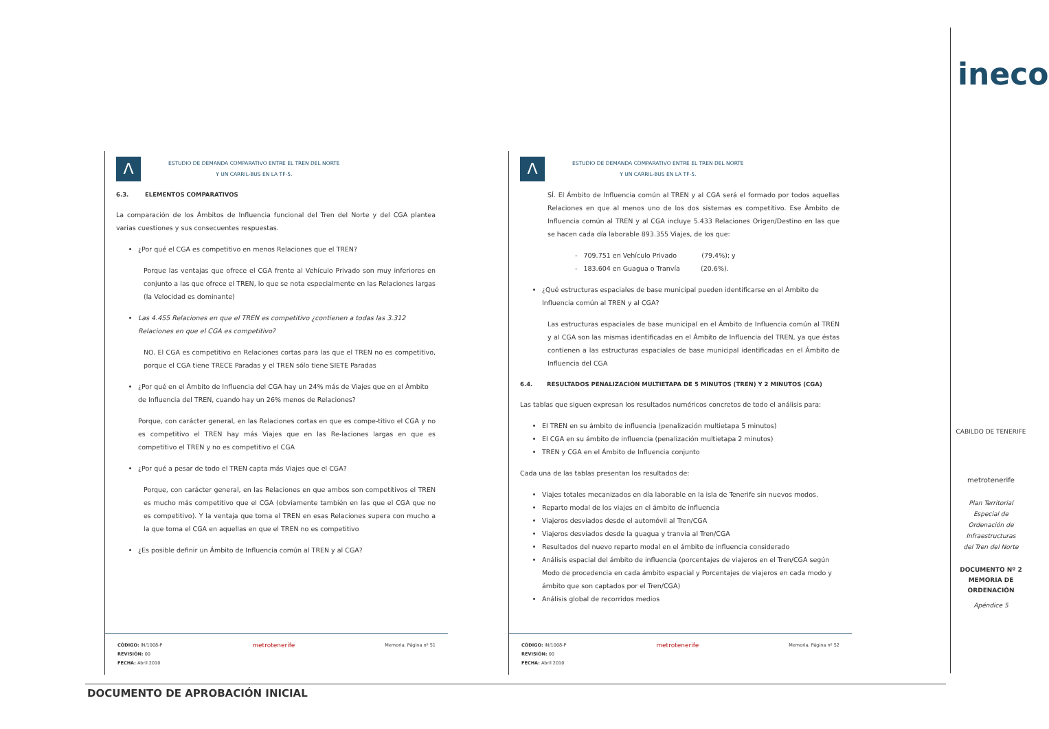Λ
ESTUDIO DE DEMANDA COMPARATIVO ENTRE EL TREN DEL NORTE
Y UN CARRIL-BUS EN LA TF-5.
6.3. ELEMENTOS COMPARATIVOS
La comparación de los Ámbitos de Influencia funcional del Tren del Norte y del CGA plantea varias cuestiones y sus consecuentes respuestas.
¿Por qué el CGA es competitivo en menos Relaciones que el TREN?
Porque las ventajas que ofrece el CGA frente al Vehículo Privado son muy inferiores en conjunto a las que ofrece el TREN, lo que se nota especialmente en las Relaciones largas (la Velocidad es dominante)
Las 4.455 Relaciones en que el TREN es competitivo ¿contienen a todas las 3.312 Relaciones en que el CGA es competitivo?
NO. El CGA es competitivo en Relaciones cortas para las que el TREN no es competitivo, porque el CGA tiene TRECE Paradas y el TREN sólo tiene SIETE Paradas
¿Por qué en el Ámbito de Influencia del CGA hay un 24% más de Viajes que en el Ámbito de Influencia del TREN, cuando hay un 26% menos de Relaciones?
Porque, con carácter general, en las Relaciones cortas en que es compe-titivo el CGA y no es competitivo el TREN hay más Viajes que en las Re-laciones largas en que es competitivo el TREN y no es competitivo el CGA
¿Por qué a pesar de todo el TREN capta más Viajes que el CGA?
Porque, con carácter general, en las Relaciones en que ambos son competitivos el TREN es mucho más competitivo que el CGA (obviamente también en las que el CGA que no es competitivo). Y la ventaja que toma el TREN en esas Relaciones supera con mucho a la que toma el CGA en aquellas en que el TREN no es competitivo
¿Es posible definir un Ámbito de Influencia común al TREN y al CGA?
CÓDIGO: IN/1008-P
REVISIÓN: 00
FECHA: Abril 2010
metrotenerife
Memoria. Página nº 51
Λ
ESTUDIO DE DEMANDA COMPARATIVO ENTRE EL TREN DEL NORTE
Y UN CARRIL-BUS EN LA TF-5.
SÍ. El Ámbito de Influencia común al TREN y al CGA será el formado por todos aquellas Relaciones en que al menos uno de los dos sistemas es competitivo. Ese Ámbito de Influencia común al TREN y al CGA incluye 5.433 Relaciones Origen/Destino en las que se hacen cada día laborable 893.355 Viajes, de los que:
- 709.751 en Vehículo Privado (79.4%); y
- 183.604 en Guagua o Tranvía (20.6%).
¿Qué estructuras espaciales de base municipal pueden identificarse en el Ámbito de Influencia común al TREN y al CGA?
Las estructuras espaciales de base municipal en el Ámbito de Influencia común al TREN y al CGA son las mismas identificadas en el Ámbito de Influencia del TREN, ya que éstas contienen a las estructuras espaciales de base municipal identificadas en el Ámbito de Influencia del CGA
6.4. RESULTADOS PENALIZACIÓN MULTIETAPA DE 5 MINUTOS (TREN) Y 2 MINUTOS (CGA)
Las tablas que siguen expresan los resultados numéricos concretos de todo el análisis para:
El TREN en su ámbito de influencia (penalización multietapa 5 minutos)
El CGA en su ámbito de influencia (penalización multietapa 2 minutos)
TREN y CGA en el Ámbito de Influencia conjunto
Cada una de las tablas presentan los resultados de:
Viajes totales mecanizados en día laborable en la isla de Tenerife sin nuevos modos.
Reparto modal de los viajes en el ámbito de influencia
Viajeros desviados desde el automóvil al Tren/CGA
Viajeros desviados desde la guagua y tranvía al Tren/CGA
Resultados del nuevo reparto modal en el ámbito de influencia considerado
Análisis espacial del ámbito de influencia (porcentajes de viajeros en el Tren/CGA según Modo de procedencia en cada ámbito espacial y Porcentajes de viajeros en cada modo y ámbito que son captados por el Tren/CGA)
Análisis global de recorridos medios
CÓDIGO: IN/1008-P
REVISIÓN: 00
FECHA: Abril 2010
metrotenerife
Memoria. Página nº 52
ineco
CABILDO DE TENERIFE
metrotenerife
Plan Territorial
Especial de
Ordenación de
Infraestructuras
del Tren del Norte
DOCUMENTO Nº 2
MEMORIA DE
ORDENACIÓN
Apéndice 5
DOCUMENTO DE APROBACIÓN INICIAL